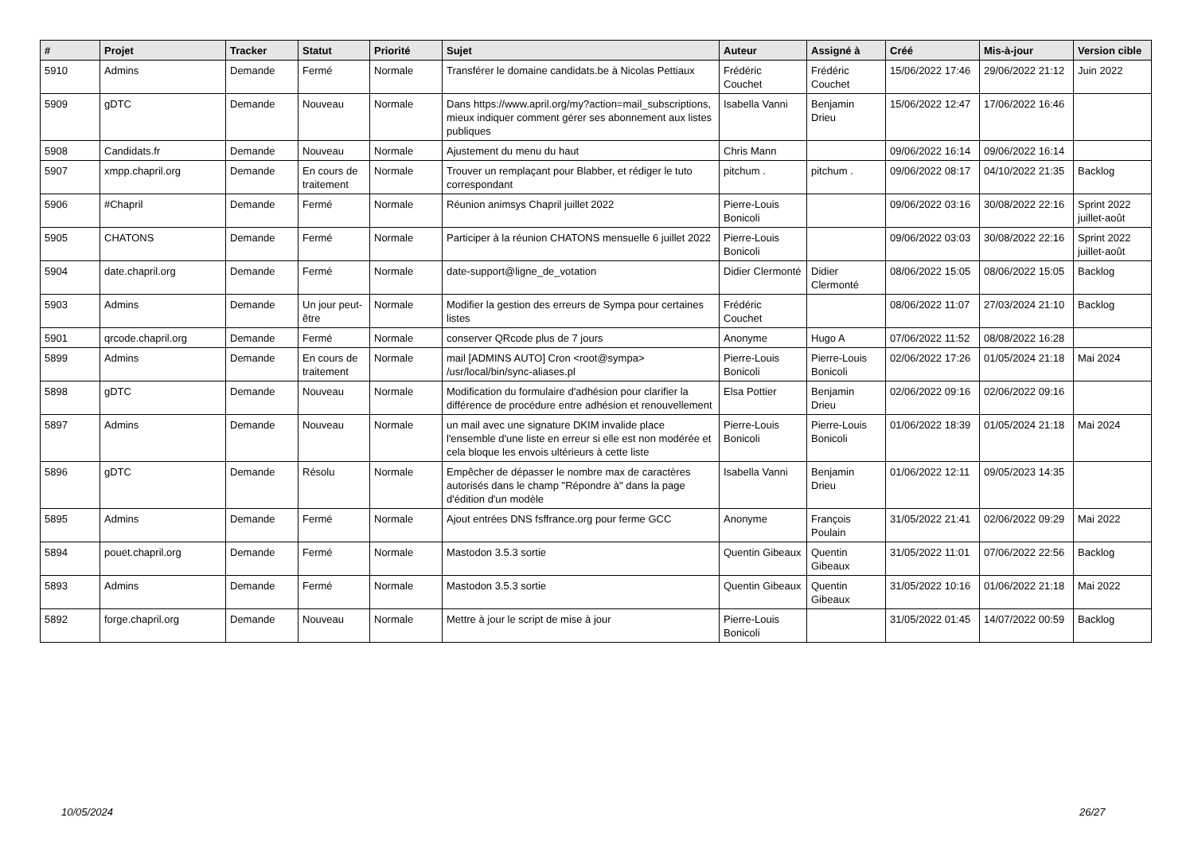| # | Projet | Tracker | Statut | Priorité | Sujet | Auteur | Assigné à | Créé | Mis-à-jour | Version cible |
| --- | --- | --- | --- | --- | --- | --- | --- | --- | --- | --- |
| 5910 | Admins | Demande | Fermé | Normale | Transférer le domaine candidats.be à Nicolas Pettiaux | Frédéric Couchet | Frédéric Couchet | 15/06/2022 17:46 | 29/06/2022 21:12 | Juin 2022 |
| 5909 | gDTC | Demande | Nouveau | Normale | Dans https://www.april.org/my?action=mail_subscriptions, mieux indiquer comment gérer ses abonnement aux listes publiques | Isabella Vanni | Benjamin Drieu | 15/06/2022 12:47 | 17/06/2022 16:46 | |
| 5908 | Candidats.fr | Demande | Nouveau | Normale | Ajustement du menu du haut | Chris Mann | | 09/06/2022 16:14 | 09/06/2022 16:14 | |
| 5907 | xmpp.chapril.org | Demande | En cours de traitement | Normale | Trouver un remplaçant pour Blabber, et rédiger le tuto correspondant | pitchum . | pitchum . | 09/06/2022 08:17 | 04/10/2022 21:35 | Backlog |
| 5906 | #Chapril | Demande | Fermé | Normale | Réunion animsys Chapril juillet 2022 | Pierre-Louis Bonicoli | | 09/06/2022 03:16 | 30/08/2022 22:16 | Sprint 2022 juillet-août |
| 5905 | CHATONS | Demande | Fermé | Normale | Participer à la réunion CHATONS mensuelle 6 juillet 2022 | Pierre-Louis Bonicoli | | 09/06/2022 03:03 | 30/08/2022 22:16 | Sprint 2022 juillet-août |
| 5904 | date.chapril.org | Demande | Fermé | Normale | date-support@ligne_de_votation | Didier Clermonté | Didier Clermonté | 08/06/2022 15:05 | 08/06/2022 15:05 | Backlog |
| 5903 | Admins | Demande | Un jour peut-être | Normale | Modifier la gestion des erreurs de Sympa pour certaines listes | Frédéric Couchet | | 08/06/2022 11:07 | 27/03/2024 21:10 | Backlog |
| 5901 | qrcode.chapril.org | Demande | Fermé | Normale | conserver QRcode plus de 7 jours | Anonyme | Hugo A | 07/06/2022 11:52 | 08/08/2022 16:28 | |
| 5899 | Admins | Demande | En cours de traitement | Normale | mail [ADMINS AUTO] Cron <root@sympa> /usr/local/bin/sync-aliases.pl | Pierre-Louis Bonicoli | Pierre-Louis Bonicoli | 02/06/2022 17:26 | 01/05/2024 21:18 | Mai 2024 |
| 5898 | gDTC | Demande | Nouveau | Normale | Modification du formulaire d'adhésion pour clarifier la différence de procédure entre adhésion et renouvellement | Elsa Pottier | Benjamin Drieu | 02/06/2022 09:16 | 02/06/2022 09:16 | |
| 5897 | Admins | Demande | Nouveau | Normale | un mail avec une signature DKIM invalide place l'ensemble d'une liste en erreur si elle est non modérée et cela bloque les envois ultérieurs à cette liste | Pierre-Louis Bonicoli | Pierre-Louis Bonicoli | 01/06/2022 18:39 | 01/05/2024 21:18 | Mai 2024 |
| 5896 | gDTC | Demande | Résolu | Normale | Empêcher de dépasser le nombre max de caractères autorisés dans le champ "Répondre à" dans la page d'édition d'un modèle | Isabella Vanni | Benjamin Drieu | 01/06/2022 12:11 | 09/05/2023 14:35 | |
| 5895 | Admins | Demande | Fermé | Normale | Ajout entrées DNS fsffrance.org pour ferme GCC | Anonyme | François Poulain | 31/05/2022 21:41 | 02/06/2022 09:29 | Mai 2022 |
| 5894 | pouet.chapril.org | Demande | Fermé | Normale | Mastodon 3.5.3 sortie | Quentin Gibeaux | Quentin Gibeaux | 31/05/2022 11:01 | 07/06/2022 22:56 | Backlog |
| 5893 | Admins | Demande | Fermé | Normale | Mastodon 3.5.3 sortie | Quentin Gibeaux | Quentin Gibeaux | 31/05/2022 10:16 | 01/06/2022 21:18 | Mai 2022 |
| 5892 | forge.chapril.org | Demande | Nouveau | Normale | Mettre à jour le script de mise à jour | Pierre-Louis Bonicoli | | 31/05/2022 01:45 | 14/07/2022 00:59 | Backlog |
10/05/2024 26/27